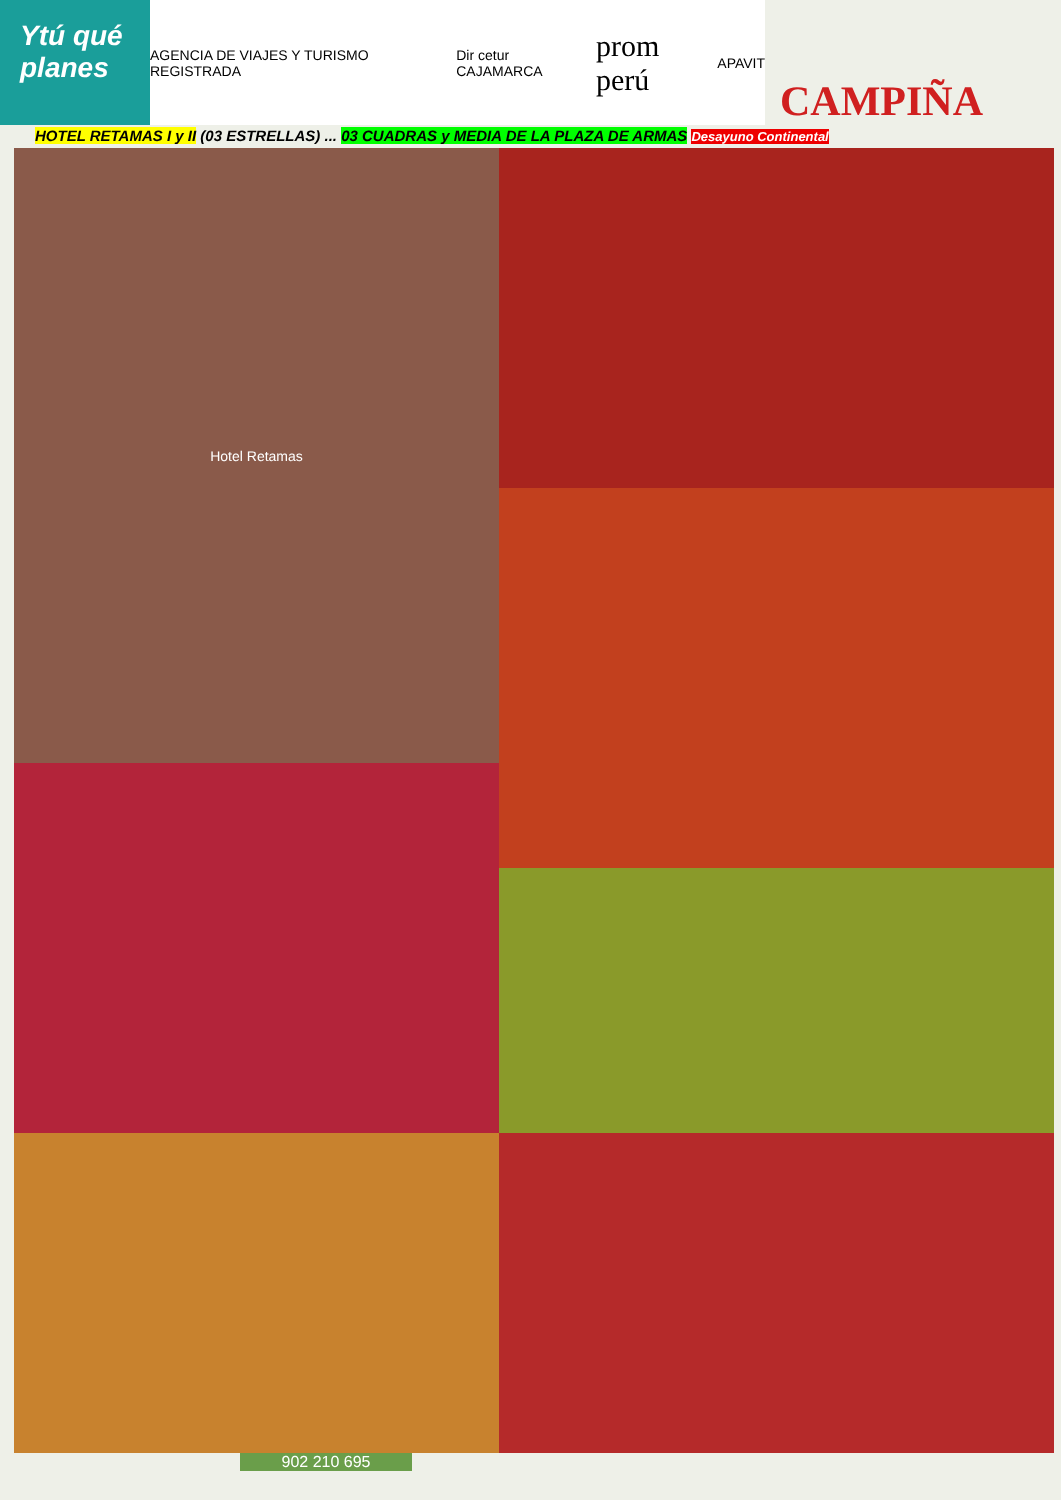Ytú qué planes
AGENCIA DE VIAJES Y TURISMO REGISTRADA Dir cetur CAJAMARCA prom perú APAVIT
CAMPIÑA
HOTEL RETAMAS I y II (03 ESTRELLAS) ... 03 CUADRAS y MEDIA DE LA PLAZA DE ARMAS Desayuno Continental
Hotel Retamas
902 210 695